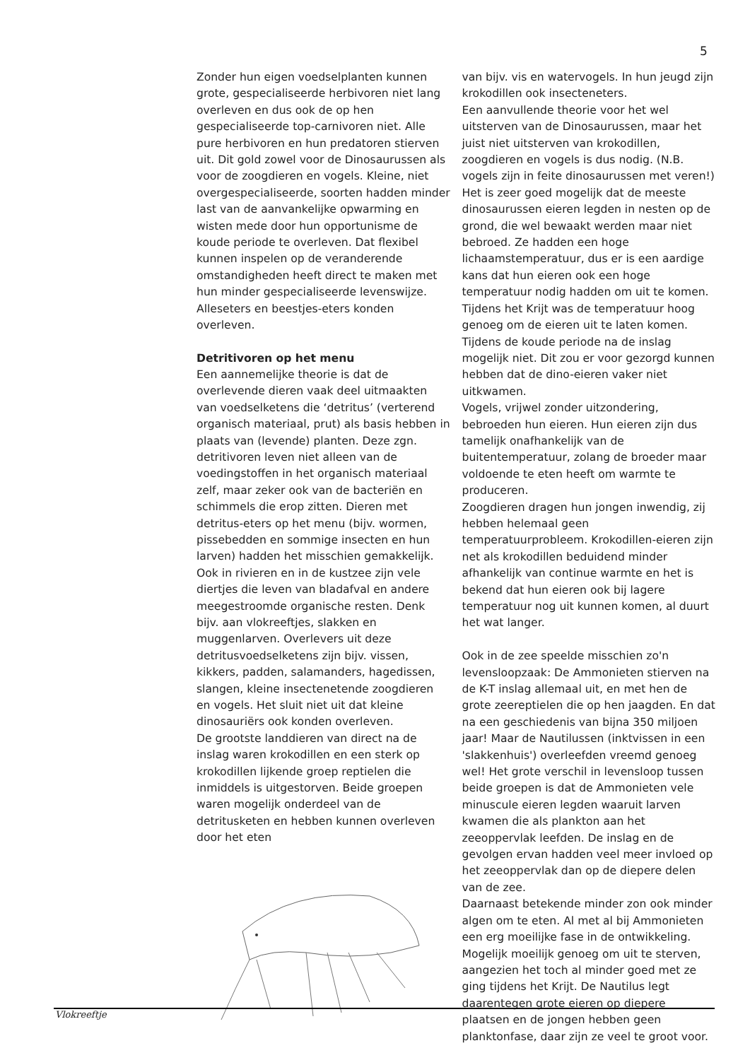5
Zonder hun eigen voedselplanten kunnen grote, gespecialiseerde herbivoren niet lang overleven en dus ook de op hen gespecialiseerde top-carnivoren niet. Alle pure herbivoren en hun predatoren stierven uit. Dit gold zowel voor de Dinosaurussen als voor de zoogdieren en vogels. Kleine, niet overgespecialiseerde, soorten hadden minder last van de aanvankelijke opwarming en wisten mede door hun opportunisme de koude periode te overleven. Dat flexibel kunnen inspelen op de veranderende omstandigheden heeft direct te maken met hun minder gespecialiseerde levenswijze. Alleseters en beestjes-eters konden overleven.
Detritivoren op het menu
Een aannemelijke theorie is dat de overlevende dieren vaak deel uitmaakten van voedselketens die ‘detritus’ (verterend organisch materiaal, prut) als basis hebben in plaats van (levende) planten. Deze zgn. detritivoren leven niet alleen van de voedingstoffen in het organisch materiaal zelf, maar zeker ook van de bacteriën en schimmels die erop zitten. Dieren met detritus-eters op het menu (bijv. wormen, pissebedden en sommige insecten en hun larven) hadden het misschien gemakkelijk. Ook in rivieren en in de kustzee zijn vele diertjes die leven van bladafval en andere meegestroomde organische resten. Denk bijv. aan vlokreeftjes, slakken en muggenlarven. Overlevers uit deze detritusvoedselketens zijn bijv. vissen, kikkers, padden, salamanders, hagedissen, slangen, kleine insectenetende zoogdieren en vogels. Het sluit niet uit dat kleine dinosauriërs ook konden overleven.
De grootste landdieren van direct na de inslag waren krokodillen en een sterk op krokodillen lijkende groep reptielen die inmiddels is uitgestorven. Beide groepen waren mogelijk onderdeel van de detritusketen en hebben kunnen overleven door het eten
Vlokreeftje
van bijv. vis en watervogels. In hun jeugd zijn krokodillen ook insecteneters.
Een aanvullende theorie voor het wel uitsterven van de Dinosaurussen, maar het juist niet uitsterven van krokodillen, zoogdieren en vogels is dus nodig. (N.B. vogels zijn in feite dinosaurussen met veren!)
Het is zeer goed mogelijk dat de meeste dinosaurussen eieren legden in nesten op de grond, die wel bewaakt werden maar niet bebroed. Ze hadden een hoge lichaamstemperatuur, dus er is een aardige kans dat hun eieren ook een hoge temperatuur nodig hadden om uit te komen. Tijdens het Krijt was de temperatuur hoog genoeg om de eieren uit te laten komen. Tijdens de koude periode na de inslag mogelijk niet. Dit zou er voor gezorgd kunnen hebben dat de dino-eieren vaker niet uitkwamen.
Vogels, vrijwel zonder uitzondering, bebroeden hun eieren. Hun eieren zijn dus tamelijk onafhankelijk van de buitentemperatuur, zolang de broeder maar voldoende te eten heeft om warmte te produceren.
Zoogdieren dragen hun jongen inwendig, zij hebben helemaal geen temperatuurprobleem. Krokodillen-eieren zijn net als krokodillen beduidend minder afhankelijk van continue warmte en het is bekend dat hun eieren ook bij lagere temperatuur nog uit kunnen komen, al duurt het wat langer.
Ook in de zee speelde misschien zo'n levensloopzaak: De Ammonieten stierven na de K-T inslag allemaal uit, en met hen de grote zeereptielen die op hen jaagden. En dat na een geschiedenis van bijna 350 miljoen jaar! Maar de Nautilussen (inktvissen in een 'slakkenhuis') overleefden vreemd genoeg wel! Het grote verschil in levensloop tussen beide groepen is dat de Ammonieten vele minuscule eieren legden waaruit larven kwamen die als plankton aan het zeeoppervlak leefden. De inslag en de gevolgen ervan hadden veel meer invloed op het zeeoppervlak dan op de diepere delen van de zee.
Daarnaast betekende minder zon ook minder algen om te eten. Al met al bij Ammonieten een erg moeilijke fase in de ontwikkeling. Mogelijk moeilijk genoeg om uit te sterven, aangezien het toch al minder goed met ze ging tijdens het Krijt. De Nautilus legt daarentegen grote eieren op diepere plaatsen en de jongen hebben geen planktonfase, daar zijn ze veel te groot voor.